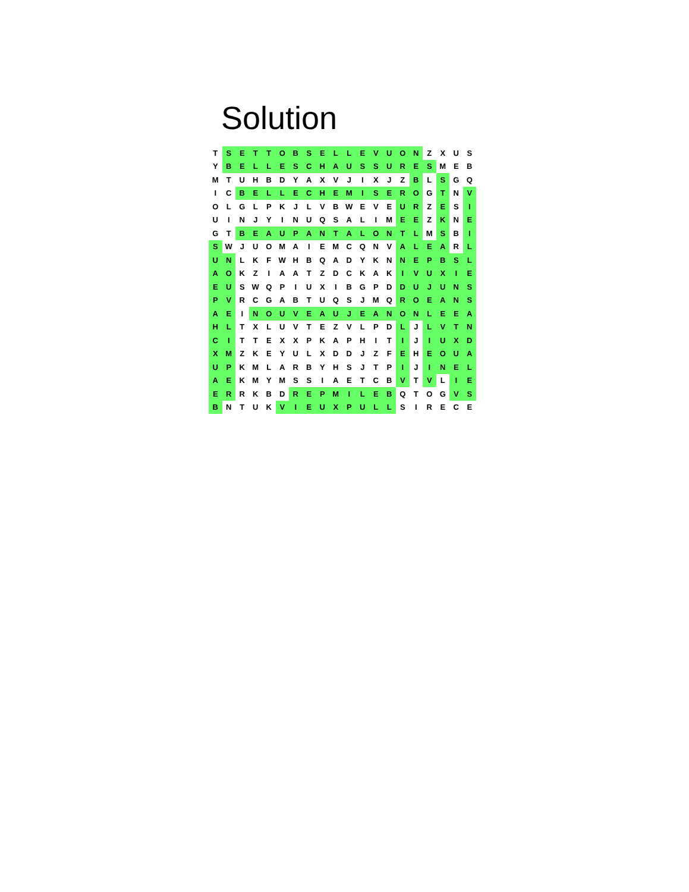Solution
| T | S | E | T | T | O | B | S | E | L | L | E | V | U | O | N | Z | X | U | S |
| Y | B | E | L | L | E | S | C | H | A | U | S | S | U | R | E | S | M | E | B |
| M | T | U | H | B | D | Y | A | X | V | J | I | X | J | Z | B | L | S | G | Q |
| I | C | B | E | L | L | E | C | H | E | M | I | S | E | R | O | G | T | N | V |
| O | L | G | L | P | K | J | L | V | B | W | E | V | E | U | R | Z | E | S | I |
| U | I | N | J | Y | I | N | U | Q | S | A | L | I | M | E | E | Z | K | N | E |
| G | T | B | E | A | U | P | A | N | T | A | L | O | N | T | L | M | S | B | I |
| S | W | J | U | O | M | A | I | E | M | C | Q | N | V | A | L | E | A | R | L |
| U | N | L | K | F | W | H | B | Q | A | D | Y | K | N | N | E | P | B | S | L |
| A | O | K | Z | I | A | A | T | Z | D | C | K | A | K | I | V | U | X | I | E |
| E | U | S | W | Q | P | I | U | X | I | B | G | P | D | D | U | J | U | N | S |
| P | V | R | C | G | A | B | T | U | Q | S | J | M | Q | R | O | E | A | N | S |
| A | E | I | N | O | U | V | E | A | U | J | E | A | N | O | N | L | E | E | A |
| H | L | T | X | L | U | V | T | E | Z | V | L | P | D | L | J | L | V | T | N |
| C | I | T | T | E | X | X | P | K | A | P | H | I | T | I | J | I | U | X | D |
| X | M | Z | K | E | Y | U | L | X | D | D | J | Z | F | E | H | E | O | U | A |
| U | P | K | M | L | A | R | B | Y | H | S | J | T | P | I | J | I | N | E | L |
| A | E | K | M | Y | M | S | S | I | A | E | T | C | B | V | T | V | L | I | E |
| E | R | R | K | B | D | R | E | P | M | I | L | E | B | Q | T | O | G | V | S |
| B | N | T | U | K | V | I | E | U | X | P | U | L | L | S | I | R | E | C | E |